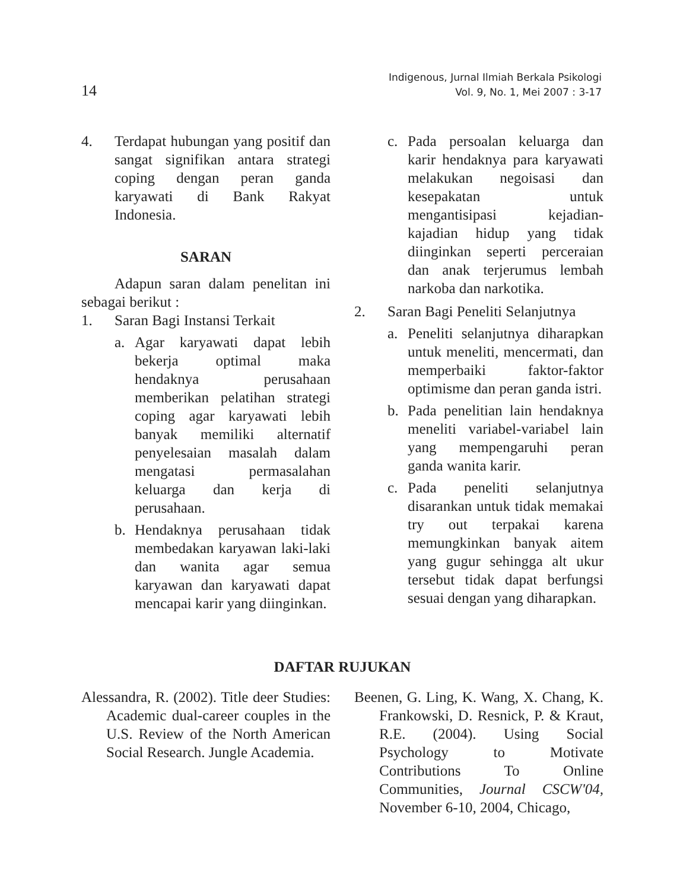14
Indigenous, Jurnal Ilmiah Berkala Psikologi
Vol. 9, No. 1, Mei 2007 : 3-17
4. Terdapat hubungan yang positif dan sangat signifikan antara strategi coping dengan peran ganda karyawati di Bank Rakyat Indonesia.
SARAN
Adapun saran dalam penelitan ini sebagai berikut :
1. Saran Bagi Instansi Terkait
a. Agar karyawati dapat lebih bekerja optimal maka hendaknya perusahaan memberikan pelatihan strategi coping agar karyawati lebih banyak memiliki alternatif penyelesaian masalah dalam mengatasi permasalahan keluarga dan kerja di perusahaan.
b. Hendaknya perusahaan tidak membedakan karyawan laki-laki dan wanita agar semua karyawan dan karyawati dapat mencapai karir yang diinginkan.
c. Pada persoalan keluarga dan karir hendaknya para karyawati melakukan negoisasi dan kesepakatan untuk mengantisipasi kejadian-kajadian hidup yang tidak diinginkan seperti perceraian dan anak terjerumus lembah narkoba dan narkotika.
2. Saran Bagi Peneliti Selanjutnya
a. Peneliti selanjutnya diharapkan untuk meneliti, mencermati, dan memperbaiki faktor-faktor optimisme dan peran ganda istri.
b. Pada penelitian lain hendaknya meneliti variabel-variabel lain yang mempengaruhi peran ganda wanita karir.
c. Pada peneliti selanjutnya disarankan untuk tidak memakai try out terpakai karena memungkinkan banyak aitem yang gugur sehingga alt ukur tersebut tidak dapat berfungsi sesuai dengan yang diharapkan.
DAFTAR RUJUKAN
Alessandra, R. (2002). Title deer Studies: Academic dual-career couples in the U.S. Review of the North American Social Research. Jungle Academia.
Beenen, G. Ling, K. Wang, X. Chang, K. Frankowski, D. Resnick, P. & Kraut, R.E. (2004). Using Social Psychology to Motivate Contributions To Online Communities, Journal CSCW'04, November 6-10, 2004, Chicago,